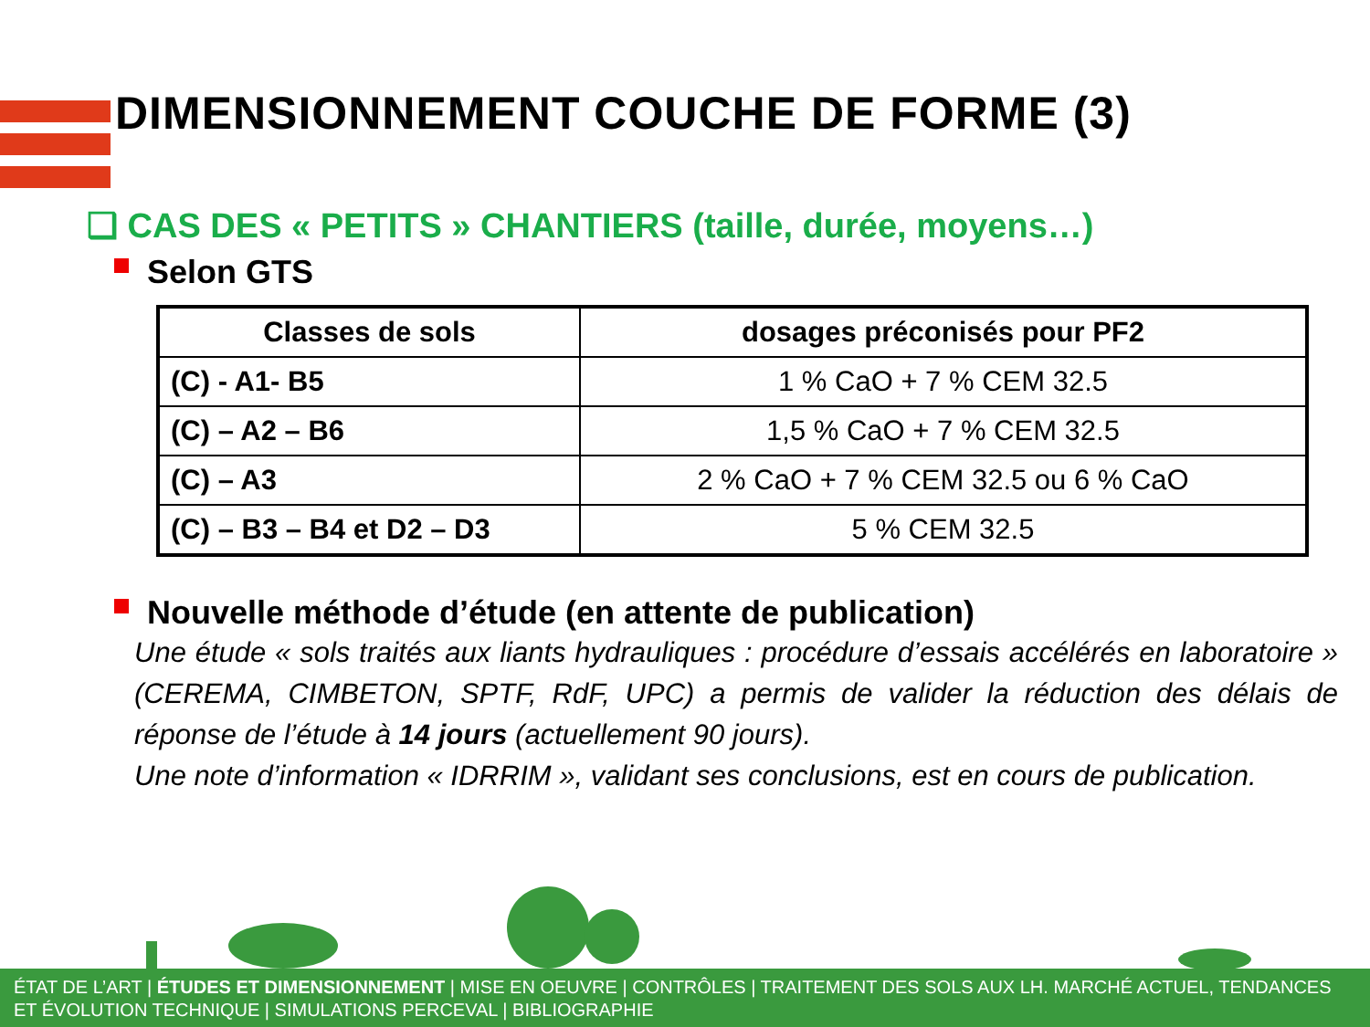DIMENSIONNEMENT COUCHE DE FORME (3)
❑ CAS DES « PETITS » CHANTIERS (taille, durée, moyens…)
Selon GTS
| Classes de sols | dosages préconisés pour PF2 |
| --- | --- |
| (C) - A1- B5 | 1 % CaO + 7 % CEM 32.5 |
| (C) – A2 – B6 | 1,5 % CaO + 7 % CEM 32.5 |
| (C) – A3 | 2 % CaO + 7 % CEM 32.5 ou 6 % CaO |
| (C) – B3 – B4 et D2 – D3 | 5 % CEM 32.5 |
Nouvelle méthode d’étude (en attente de publication)
Une étude « sols traités aux liants hydrauliques : procédure d’essais accélérés en laboratoire » (CEREMA, CIMBETON, SPTF, RdF, UPC) a permis de valider la réduction des délais de réponse de l’étude à 14 jours (actuellement 90 jours).
Une note d’information « IDRRIM », validant ses conclusions, est en cours de publication.
ÉTAT DE L’ART | ÉTUDES ET DIMENSIONNEMENT | MISE EN OEUVRE | CONTRÔLES | TRAITEMENT DES SOLS AUX LH. MARCHÉ ACTUEL, TENDANCES ET ÉVOLUTION TECHNIQUE | SIMULATIONS PERCEVAL | BIBLIOGRAPHIE